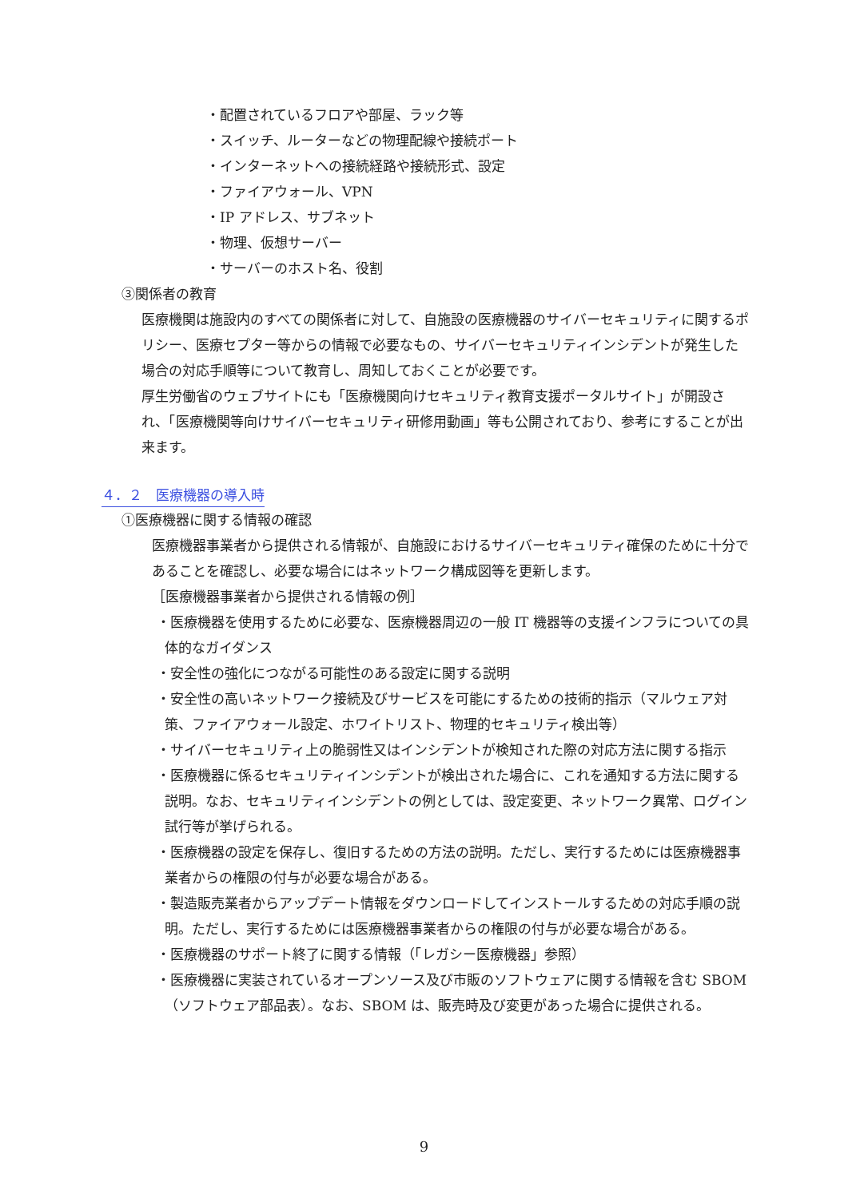・配置されているフロアや部屋、ラック等
・スイッチ、ルーターなどの物理配線や接続ポート
・インターネットへの接続経路や接続形式、設定
・ファイアウォール、VPN
・IP アドレス、サブネット
・物理、仮想サーバー
・サーバーのホスト名、役割
③関係者の教育
医療機関は施設内のすべての関係者に対して、自施設の医療機器のサイバーセキュリティに関するポリシー、医療セプター等からの情報で必要なもの、サイバーセキュリティインシデントが発生した場合の対応手順等について教育し、周知しておくことが必要です。
厚生労働省のウェブサイトにも「医療機関向けセキュリティ教育支援ポータルサイト」が開設され、「医療機関等向けサイバーセキュリティ研修用動画」等も公開されており、参考にすることが出来ます。
４．２　医療機器の導入時
①医療機器に関する情報の確認
医療機器事業者から提供される情報が、自施設におけるサイバーセキュリティ確保のために十分であることを確認し、必要な場合にはネットワーク構成図等を更新します。
［医療機器事業者から提供される情報の例］
・医療機器を使用するために必要な、医療機器周辺の一般 IT 機器等の支援インフラについての具体的なガイダンス
・安全性の強化につながる可能性のある設定に関する説明
・安全性の高いネットワーク接続及びサービスを可能にするための技術的指示（マルウェア対策、ファイアウォール設定、ホワイトリスト、物理的セキュリティ検出等）
・サイバーセキュリティ上の脆弱性又はインシデントが検知された際の対応方法に関する指示
・医療機器に係るセキュリティインシデントが検出された場合に、これを通知する方法に関する説明。なお、セキュリティインシデントの例としては、設定変更、ネットワーク異常、ログイン試行等が挙げられる。
・医療機器の設定を保存し、復旧するための方法の説明。ただし、実行するためには医療機器事業者からの権限の付与が必要な場合がある。
・製造販売業者からアップデート情報をダウンロードしてインストールするための対応手順の説明。ただし、実行するためには医療機器事業者からの権限の付与が必要な場合がある。
・医療機器のサポート終了に関する情報（「レガシー医療機器」参照）
・医療機器に実装されているオープンソース及び市販のソフトウェアに関する情報を含む SBOM（ソフトウェア部品表）。なお、SBOM は、販売時及び変更があった場合に提供される。
9